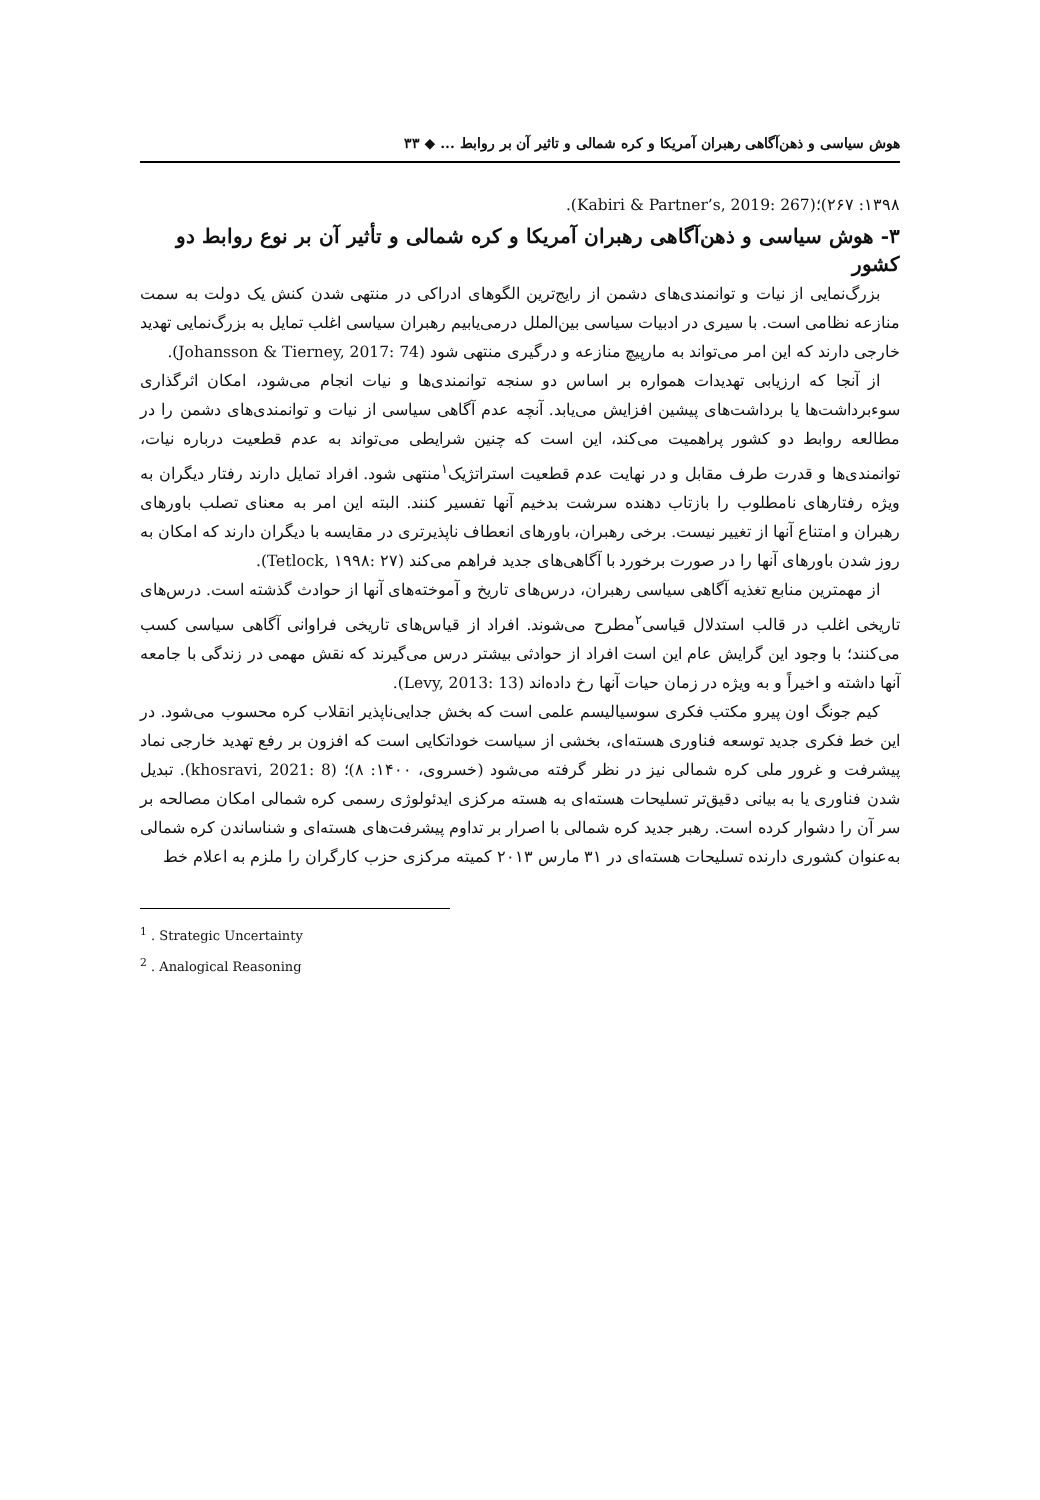هوش سیاسی و ذهن‌آگاهی رهبران آمریکا و کره شمالی و تاثیر آن بر روابط ... ◆ ۳۳
۱۳۹۸: ۲۶۷)؛(Kabiri & Partner’s, 2019: 267).
۳- هوش سیاسی و ذهن‌آگاهی رهبران آمریکا و کره شمالی و تأثیر آن بر نوع روابط دو کشور
بزرگ‌نمایی از نیات و توانمندی‌های دشمن از رایج‌ترین الگوهای ادراکی در منتهی شدن کنش یک دولت به سمت منازعه نظامی است. با سیری در ادبیات سیاسی بین‌الملل درمی‌یابیم رهبران سیاسی اغلب تمایل به بزرگ‌نمایی تهدید خارجی دارند که این امر می‌تواند به مارپیچ منازعه و درگیری منتهی شود (Johansson & Tierney, 2017: 74).
از آنجا که ارزیابی تهدیدات همواره بر اساس دو سنجه توانمندی‌ها و نیات انجام می‌شود، امکان اثرگذاری سوءبرداشت‌ها یا برداشت‌های پیشین افزایش می‌یابد. آنچه عدم آگاهی سیاسی از نیات و توانمندی‌های دشمن را در مطالعه روابط دو کشور پراهمیت می‌کند، این است که چنین شرایطی می‌تواند به عدم قطعیت درباره نیات، توانمندی‌ها و قدرت طرف مقابل و در نهایت عدم قطعیت استراتژیک<sup>۱</sup>منتهی شود. افراد تمایل دارند رفتار دیگران به ویژه رفتارهای نامطلوب را بازتاب دهنده سرشت بدخیم آنها تفسیر کنند. البته این امر به معنای تصلب باورهای رهبران و امتناع آنها از تغییر نیست. برخی رهبران، باورهای انعطاف ناپذیرتری در مقایسه با دیگران دارند که امکان به روز شدن باورهای آنها را در صورت برخورد با آگاهی‌های جدید فراهم می‌کند (Tetlock, ۱۹۹۸: ۲۷).
از مهمترین منابع تغذیه آگاهی سیاسی رهبران، درس‌های تاریخ و آموخته‌های آنها از حوادث گذشته است. درس‌های تاریخی اغلب در قالب استدلال قیاسی<sup>۲</sup>مطرح می‌شوند. افراد از قیاس‌های تاریخی فراوانی آگاهی سیاسی کسب می‌کنند؛ با وجود این گرایش عام این است افراد از حوادثی بیشتر درس می‌گیرند که نقش مهمی در زندگی با جامعه آنها داشته و اخیراً و به ویژه در زمان حیات آنها رخ داده‌اند (Levy, 2013: 13).
کیم جونگ اون پیرو مکتب فکری سوسیالیسم علمی است که بخش جدایی‌ناپذیر انقلاب کره محسوب می‌شود. در این خط فکری جدید توسعه فناوری هسته‌ای، بخشی از سیاست خوداتکایی است که افزون بر رفع تهدید خارجی نماد پیشرفت و غرور ملی کره شمالی نیز در نظر گرفته می‌شود (خسروی، ۱۴۰۰: ۸)؛ (khosravi, 2021: 8). تبدیل شدن فناوری یا به بیانی دقیق‌تر تسلیحات هسته‌ای به هسته مرکزی ایدئولوژی رسمی کره شمالی امکان مصالحه بر سر آن را دشوار کرده است. رهبر جدید کره شمالی با اصرار بر تداوم پیشرفت‌های هسته‌ای و شناساندن کره شمالی به‌عنوان کشوری دارنده تسلیحات هسته‌ای در ۳۱ مارس ۲۰۱۳ کمیته مرکزی حزب کارگران را ملزم به اعلام خط
<sup>1</sup> . Strategic Uncertainty
<sup>2</sup> . Analogical Reasoning